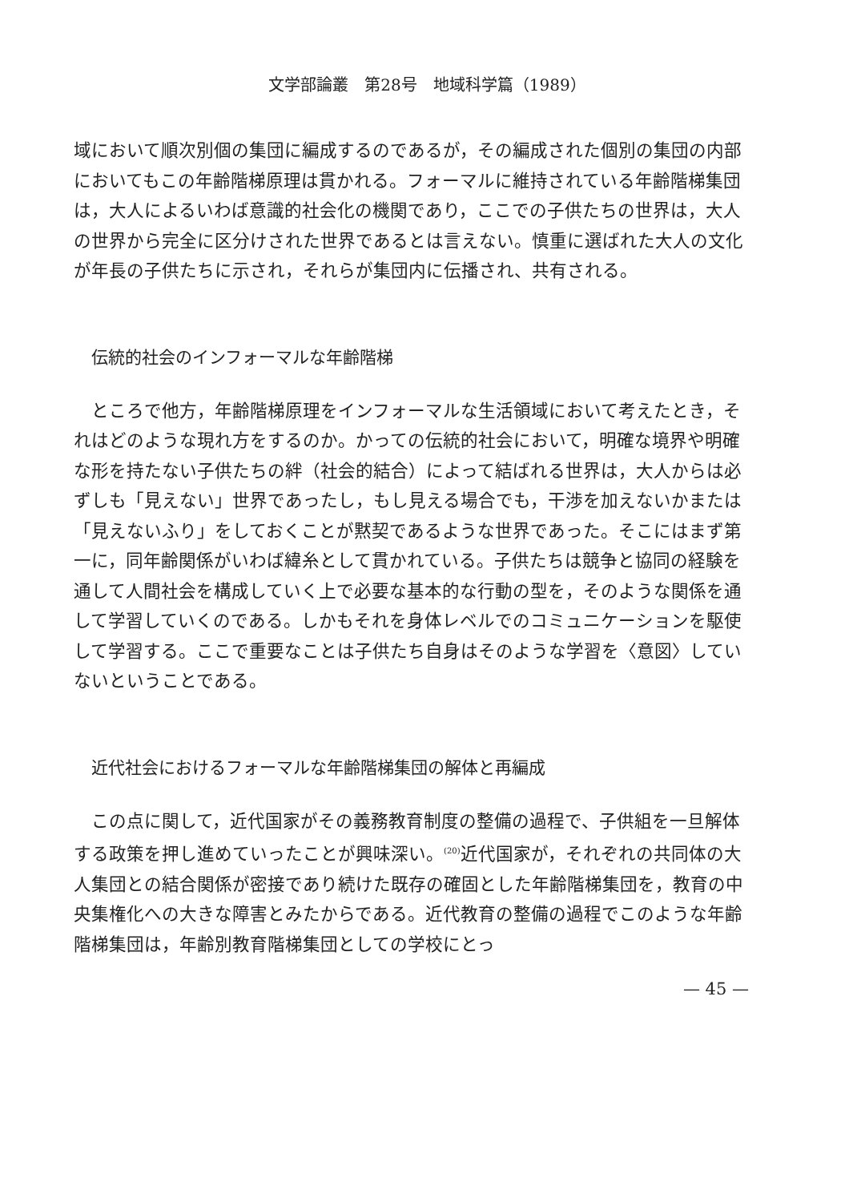文学部論叢　第28号　地域科学篇（1989）
域において順次別個の集団に編成するのであるが，その編成された個別の集団の内部においてもこの年齢階梯原理は貫かれる。フォーマルに維持されている年齢階梯集団は，大人によるいわば意識的社会化の機関であり，ここでの子供たちの世界は，大人の世界から完全に区分けされた世界であるとは言えない。慎重に選ばれた大人の文化が年長の子供たちに示され，それらが集団内に伝播され、共有される。
伝統的社会のインフォーマルな年齢階梯
　ところで他方，年齢階梯原理をインフォーマルな生活領域において考えたとき，それはどのような現れ方をするのか。かっての伝統的社会において，明確な境界や明確な形を持たない子供たちの絆（社会的結合）によって結ばれる世界は，大人からは必ずしも「見えない」世界であったし，もし見える場合でも，干渉を加えないかまたは「見えないふり」をしておくことが黙契であるような世界であった。そこにはまず第一に，同年齢関係がいわば緯糸として貫かれている。子供たちは競争と協同の経験を通して人間社会を構成していく上で必要な基本的な行動の型を，そのような関係を通して学習していくのである。しかもそれを身体レベルでのコミュニケーションを駆使して学習する。ここで重要なことは子供たち自身はそのような学習を〈意図〉していないということである。
近代社会におけるフォーマルな年齢階梯集団の解体と再編成
　この点に関して，近代国家がその義務教育制度の整備の過程で、子供組を一旦解体する政策を押し進めていったことが興味深い。<sup>(20)</sup>近代国家が，それぞれの共同体の大人集団との結合関係が密接であり続けた既存の確固とした年齢階梯集団を，教育の中央集権化への大きな障害とみたからである。近代教育の整備の過程でこのような年齢階梯集団は，年齢別教育階梯集団としての学校にとっ
— 45 —